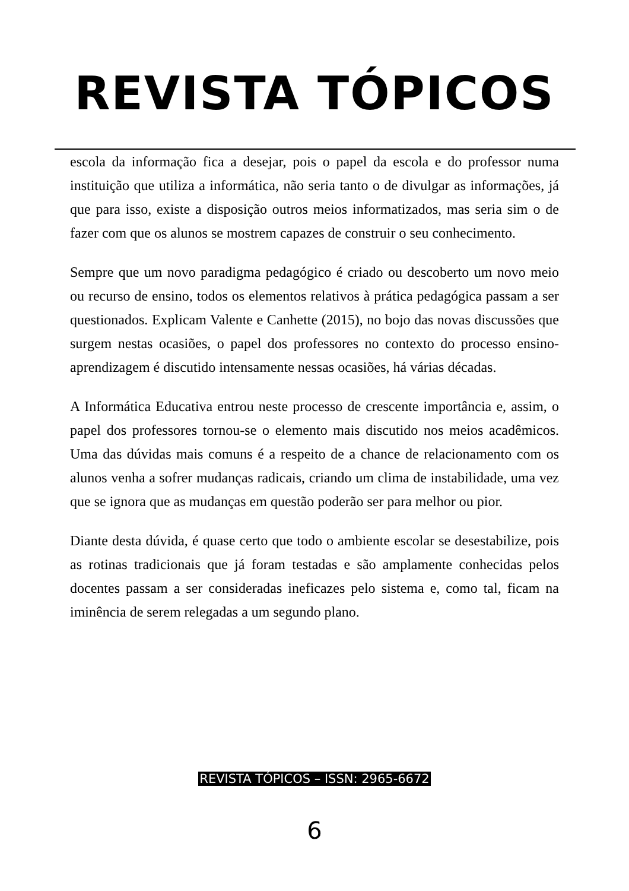REVISTA TÓPICOS
escola da informação fica a desejar, pois o papel da escola e do professor numa instituição que utiliza a informática, não seria tanto o de divulgar as informações, já que para isso, existe a disposição outros meios informatizados, mas seria sim o de fazer com que os alunos se mostrem capazes de construir o seu conhecimento.
Sempre que um novo paradigma pedagógico é criado ou descoberto um novo meio ou recurso de ensino, todos os elementos relativos à prática pedagógica passam a ser questionados. Explicam Valente e Canhette (2015), no bojo das novas discussões que surgem nestas ocasiões, o papel dos professores no contexto do processo ensino-aprendizagem é discutido intensamente nessas ocasiões, há várias décadas.
A Informática Educativa entrou neste processo de crescente importância e, assim, o papel dos professores tornou-se o elemento mais discutido nos meios acadêmicos. Uma das dúvidas mais comuns é a respeito de a chance de relacionamento com os alunos venha a sofrer mudanças radicais, criando um clima de instabilidade, uma vez que se ignora que as mudanças em questão poderão ser para melhor ou pior.
Diante desta dúvida, é quase certo que todo o ambiente escolar se desestabilize, pois as rotinas tradicionais que já foram testadas e são amplamente conhecidas pelos docentes passam a ser consideradas ineficazes pelo sistema e, como tal, ficam na iminência de serem relegadas a um segundo plano.
REVISTA TÓPICOS – ISSN: 2965-6672
6